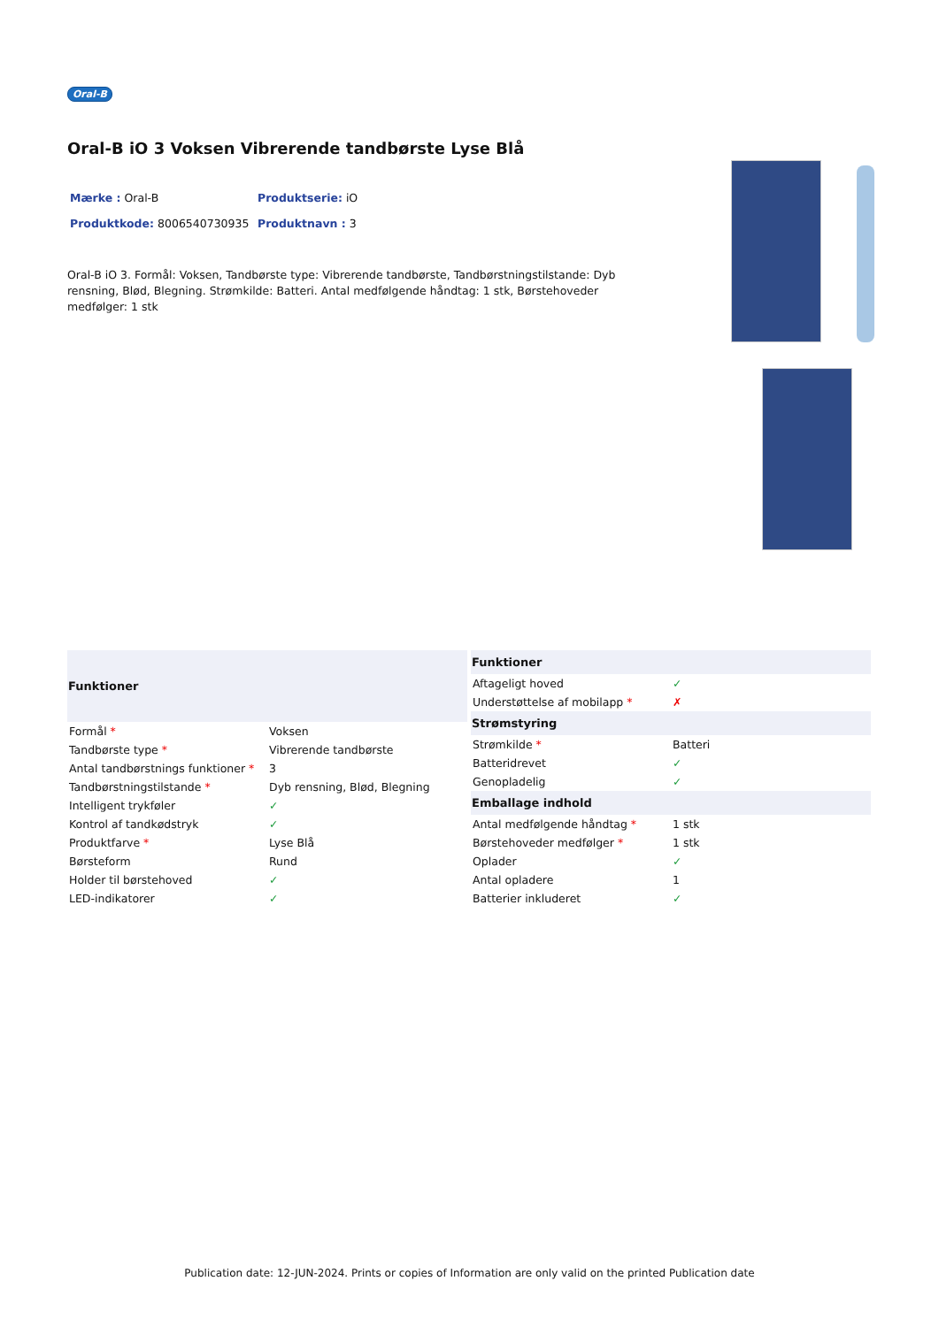Oral-B
Oral-B iO 3 Voksen Vibrerende tandbørste Lyse Blå
Mærke : Oral-B
Produktserie: iO
Produktkode: 8006540730935
Produktnavn : 3
Oral-B iO 3. Formål: Voksen, Tandbørste type: Vibrerende tandbørste, Tandbørstningstilstande: Dyb rensning, Blød, Blegning. Strømkilde: Batteri. Antal medfølgende håndtag: 1 stk, Børstehoveder medfølger: 1 stk
| Funktioner | |
| --- | --- |
| Formål * | Voksen |
| Tandbørste type * | Vibrerende tandbørste |
| Antal tandbørstnings funktioner * | 3 |
| Tandbørstningstilstande * | Dyb rensning, Blød, Blegning |
| Intelligent trykføler | ✓ |
| Kontrol af tandkødstryk | ✓ |
| Produktfarve * | Lyse Blå |
| Børsteform | Rund |
| Holder til børstehoved | ✓ |
| LED-indikatorer | ✓ |
| Funktioner | |
| --- | --- |
| Aftageligt hoved | ✓ |
| Understøttelse af mobilapp * | ✗ |
| Strømstyring | |
| Strømkilde * | Batteri |
| Batteridrevet | ✓ |
| Genopladelig | ✓ |
| Emballage indhold | |
| Antal medfølgende håndtag * | 1 stk |
| Børstehoveder medfølger * | 1 stk |
| Oplader | ✓ |
| Antal opladere | 1 |
| Batterier inkluderet | ✓ |
Publication date: 12-JUN-2024. Prints or copies of Information are only valid on the printed Publication date